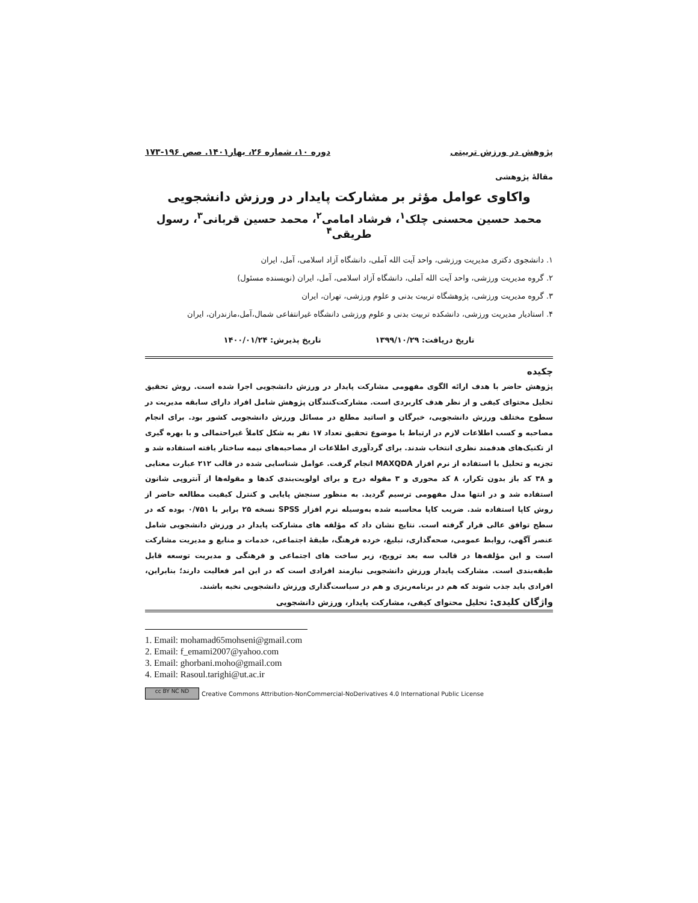پژوهش در ورزش تربیتی دوره ۱۰، شماره ۲۶، بهار۱۴۰۱. صص ۱۹۶-۱۷۳
مقالۀ پژوهشی
واکاوی عوامل مؤثر بر مشارکت پایدار در ورزش دانشجویی
محمد حسین محسنی چلک<sup>۱</sup>، فرشاد امامی<sup>۲</sup>، محمد حسین قربانی<sup>۳</sup>، رسول طریقی<sup>۴</sup>
۱. دانشجوی دکتری مدیریت ورزشی، واحد آیت الله آملی، دانشگاه آزاد اسلامی، آمل، ایران
۲. گروه مدیریت ورزشی، واحد آیت الله آملی، دانشگاه آزاد اسلامی، آمل، ایران (نویسنده مسئول)
۳. گروه مدیریت ورزشی، پژوهشگاه تربیت بدنی و علوم ورزشی، تهران، ایران
۴. استادیار مدیریت ورزشی، دانشکده تربیت بدنی و علوم ورزشی دانشگاه غیرانتفاعی شمال،آمل،مازندران، ایران
تاریخ دریافت: ۱۳۹۹/۱۰/۲۹ تاریخ پذیرش: ۱۴۰۰/۰۱/۲۴
چکیده
پژوهش حاضر با هدف ارائه الگوی مفهومی مشارکت پایدار در ورزش دانشجویی اجرا شده است. روش تحقیق تحلیل محتوای کیفی و از نظر هدف کاربردی است. مشارکت‌کنندگان پژوهش شامل افراد دارای سابقه مدیریت در سطوح مختلف ورزش دانشجویی، خبرگان و اساتید مطلع در مسائل ورزش دانشجویی کشور بود. برای انجام مصاحبه و کسب اطلاعات لازم در ارتباط با موضوع تحقیق تعداد ۱۷ نفر به شکل کاملاً غیراحتمالی و با بهره گیری از تکنیک‌های هدفمند نظری انتخاب شدند. برای گردآوری اطلاعات از مصاحبه‌های نیمه ساختار یافته استفاده شد و تجزیه و تحلیل با استفاده از نرم افزار MAXQDA انجام گرفت. عوامل شناسایی شده در قالب ۲۱۲ عبارت معنایی و ۳۸ کد باز بدون تکرار، ۸ کد محوری و ۳ مقوله درج و برای اولویت‌بندی کدها و مقوله‌ها از آنتروپی شانون استفاده شد و در انتها مدل مفهومی ترسیم گردید. به منظور سنجش پایایی و کنترل کیفیت مطالعه حاضر از روش کاپا استفاده شد. ضریب کاپا محاسبه شده به‌وسیله نرم افزار SPSS نسخه ۲۵ برابر با ۰/۷۵۱ بوده که در سطح توافق عالی قرار گرفته است. نتایج نشان داد که مؤلفه های مشارکت پایدار در ورزش دانشجویی شامل عنصر آگهی، روابط عمومی، صحه‌گذاری، تبلیغ، خرده فرهنگ، طبقۀ اجتماعی، خدمات و منابع و مدیریت مشارکت است و این مؤلفه‌ها در قالب سه بعد ترویج، زیر ساخت های اجتماعی و فرهنگی و مدیریت توسعه قابل طبقه‌بندی است. مشارکت پایدار ورزش دانشجویی نیازمند افرادی است که در این امر فعالیت دارند؛ بنابراین، افرادی باید جذب شوند که هم در برنامه‌ریزی و هم در سیاست‌گذاری ورزش دانشجویی نخبه باشند.
واژگان کلیدی: تحلیل محتوای کیفی، مشارکت پایدار، ورزش دانشجویی
1. Email: mohamad65mohseni@gmail.com
2. Email: f_emami2007@yahoo.com
3. Email: ghorbani.moho@gmail.com
4. Email: Rasoul.tarighi@ut.ac.ir
cc BY NC ND Creative Commons Attribution-NonCommercial-NoDerivatives 4.0 International Public License